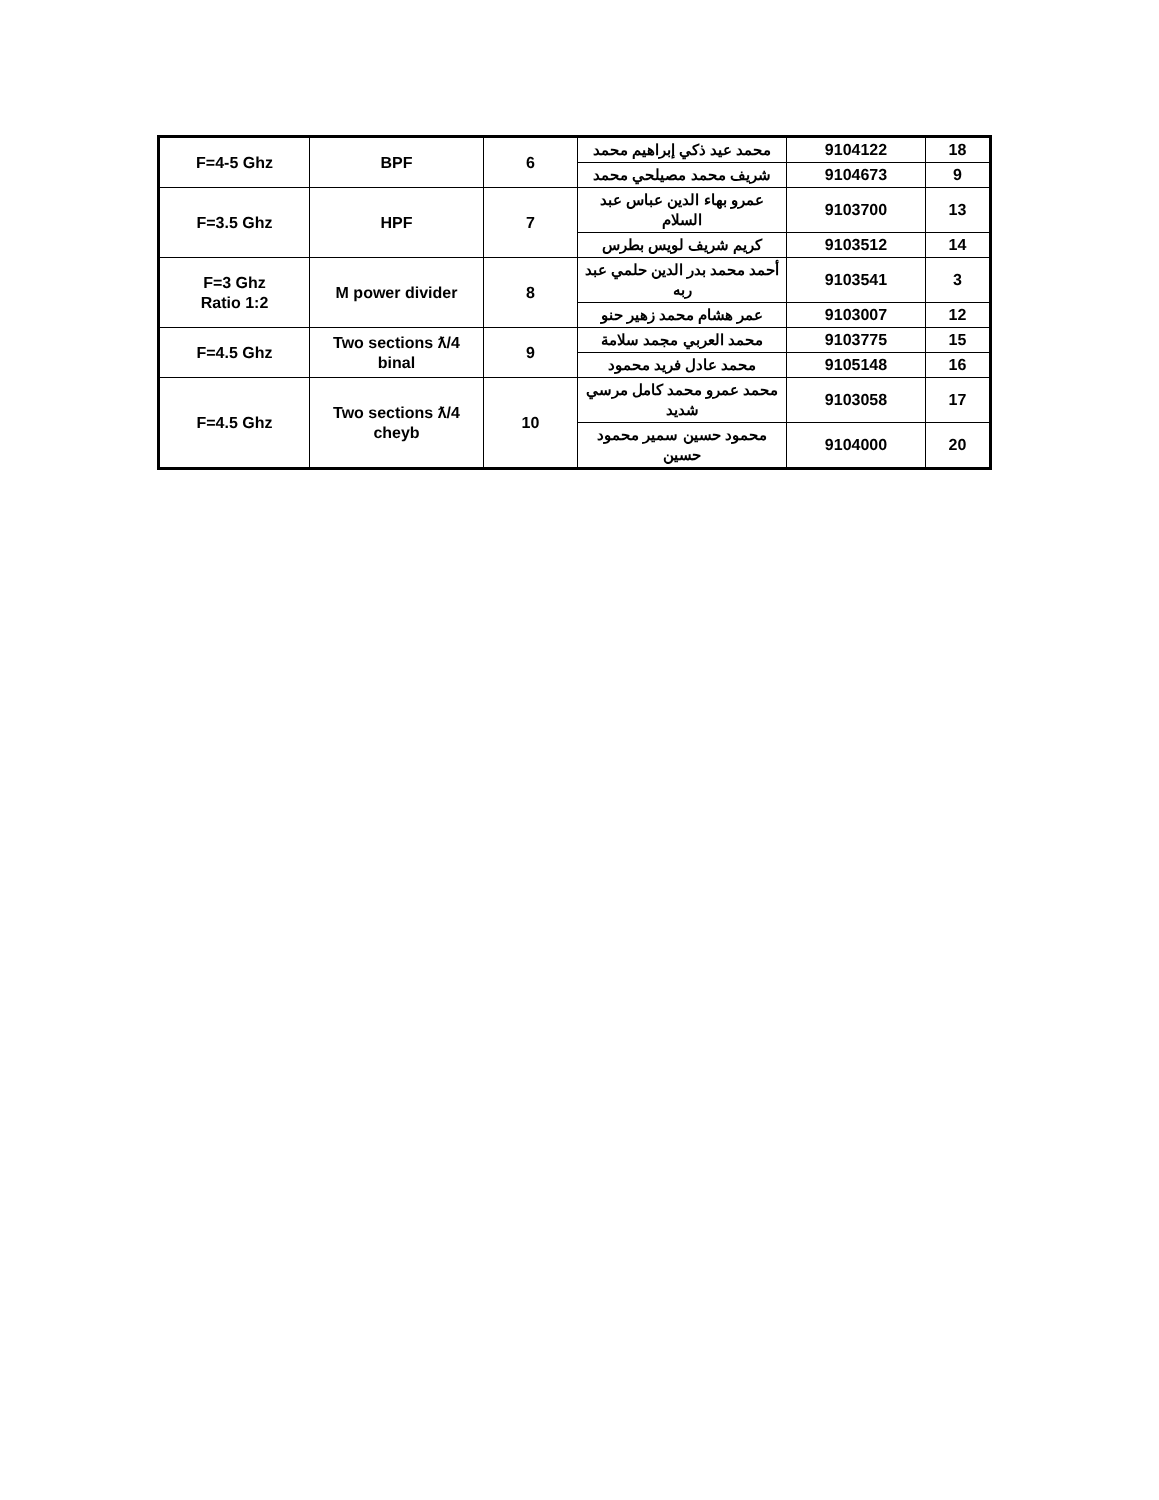| 18 | 9104122 | محمد عيد ذكي إبراهيم محمد | 6 | BPF | F=4-5 Ghz |
| 9 | 9104673 | شريف محمد مصيلحي محمد | | | |
| 13 | 9103700 | عمرو بهاء الدين عباس عبد السلام | 7 | HPF | F=3.5 Ghz |
| 14 | 9103512 | كريم شريف لويس بطرس | | | |
| 3 | 9103541 | أحمد محمد بدر الدين حلمي عبد ربه | 8 | M power divider | F=3 Ghz Ratio 1:2 |
| 12 | 9103007 | عمر هشام محمد زهير حنو | | | |
| 15 | 9103775 | محمد العربي مجمد سلامة | 9 | Two sections ƛ/4 binal | F=4.5 Ghz |
| 16 | 9105148 | محمد عادل فريد محمود | | | |
| 17 | 9103058 | محمد عمرو محمد كامل مرسي شديد | 10 | Two sections ƛ/4 cheyb | F=4.5 Ghz |
| 20 | 9104000 | محمود حسين سمير محمود حسين | | | |